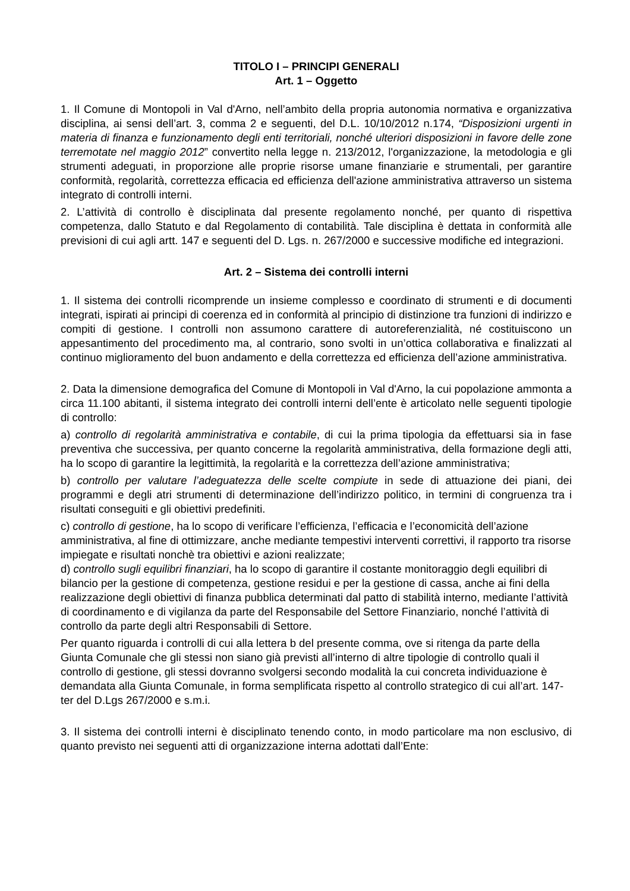TITOLO I – PRINCIPI GENERALI
Art. 1 – Oggetto
1. Il Comune di Montopoli in Val d'Arno, nell’ambito della propria autonomia normativa e organizzativa disciplina, ai sensi dell’art. 3, comma 2 e seguenti, del D.L. 10/10/2012 n.174, “Disposizioni urgenti in materia di finanza e funzionamento degli enti territoriali, nonché ulteriori disposizioni in favore delle zone terremotate nel maggio 2012” convertito nella legge n. 213/2012, l'organizzazione, la metodologia e gli strumenti adeguati, in proporzione alle proprie risorse umane finanziarie e strumentali, per garantire conformità, regolarità, correttezza efficacia ed efficienza dell'azione amministrativa attraverso un sistema integrato di controlli interni.
2. L’attività di controllo è disciplinata dal presente regolamento nonché, per quanto di rispettiva competenza, dallo Statuto e dal Regolamento di contabilità. Tale disciplina è dettata in conformità alle previsioni di cui agli artt. 147 e seguenti del D. Lgs. n. 267/2000 e successive modifiche ed integrazioni.
Art. 2 – Sistema dei controlli interni
1. Il sistema dei controlli ricomprende un insieme complesso e coordinato di strumenti e di documenti integrati, ispirati ai principi di coerenza ed in conformità al principio di distinzione tra funzioni di indirizzo e compiti di gestione. I controlli non assumono carattere di autoreferenzialità, né costituiscono un appesantimento del procedimento ma, al contrario, sono svolti in un’ottica collaborativa e finalizzati al continuo miglioramento del buon andamento e della correttezza ed efficienza dell’azione amministrativa.
2. Data la dimensione demografica del Comune di Montopoli in Val d'Arno, la cui popolazione ammonta a circa 11.100 abitanti, il sistema integrato dei controlli interni dell’ente è articolato nelle seguenti tipologie di controllo:
a) controllo di regolarità amministrativa e contabile, di cui la prima tipologia da effettuarsi sia in fase preventiva che successiva, per quanto concerne la regolarità amministrativa, della formazione degli atti, ha lo scopo di garantire la legittimità, la regolarità e la correttezza dell’azione amministrativa;
b) controllo per valutare l’adeguatezza delle scelte compiute in sede di attuazione dei piani, dei programmi e degli atri strumenti di determinazione dell’indirizzo politico, in termini di congruenza tra i risultati conseguiti e gli obiettivi predefiniti.
c) controllo di gestione, ha lo scopo di verificare l’efficienza, l’efficacia e l’economicità dell’azione amministrativa, al fine di ottimizzare, anche mediante tempestivi interventi correttivi, il rapporto tra risorse impiegate e risultati nonchè tra obiettivi e azioni realizzate;
d) controllo sugli equilibri finanziari, ha lo scopo di garantire il costante monitoraggio degli equilibri di bilancio per la gestione di competenza, gestione residui e per la gestione di cassa, anche ai fini della realizzazione degli obiettivi di finanza pubblica determinati dal patto di stabilità interno, mediante l’attività di coordinamento e di vigilanza da parte del Responsabile del Settore Finanziario, nonché l’attività di controllo da parte degli altri Responsabili di Settore.
Per quanto riguarda i controlli di cui alla lettera b del presente comma, ove si ritenga da parte della Giunta Comunale che gli stessi non siano già previsti all’interno di altre tipologie di controllo quali il controllo di gestione, gli stessi dovranno svolgersi secondo modalità la cui concreta individuazione è demandata alla Giunta Comunale, in forma semplificata rispetto al controllo strategico di cui all’art. 147-ter del D.Lgs 267/2000 e s.m.i.
3. Il sistema dei controlli interni è disciplinato tenendo conto, in modo particolare ma non esclusivo, di quanto previsto nei seguenti atti di organizzazione interna adottati dall’Ente: